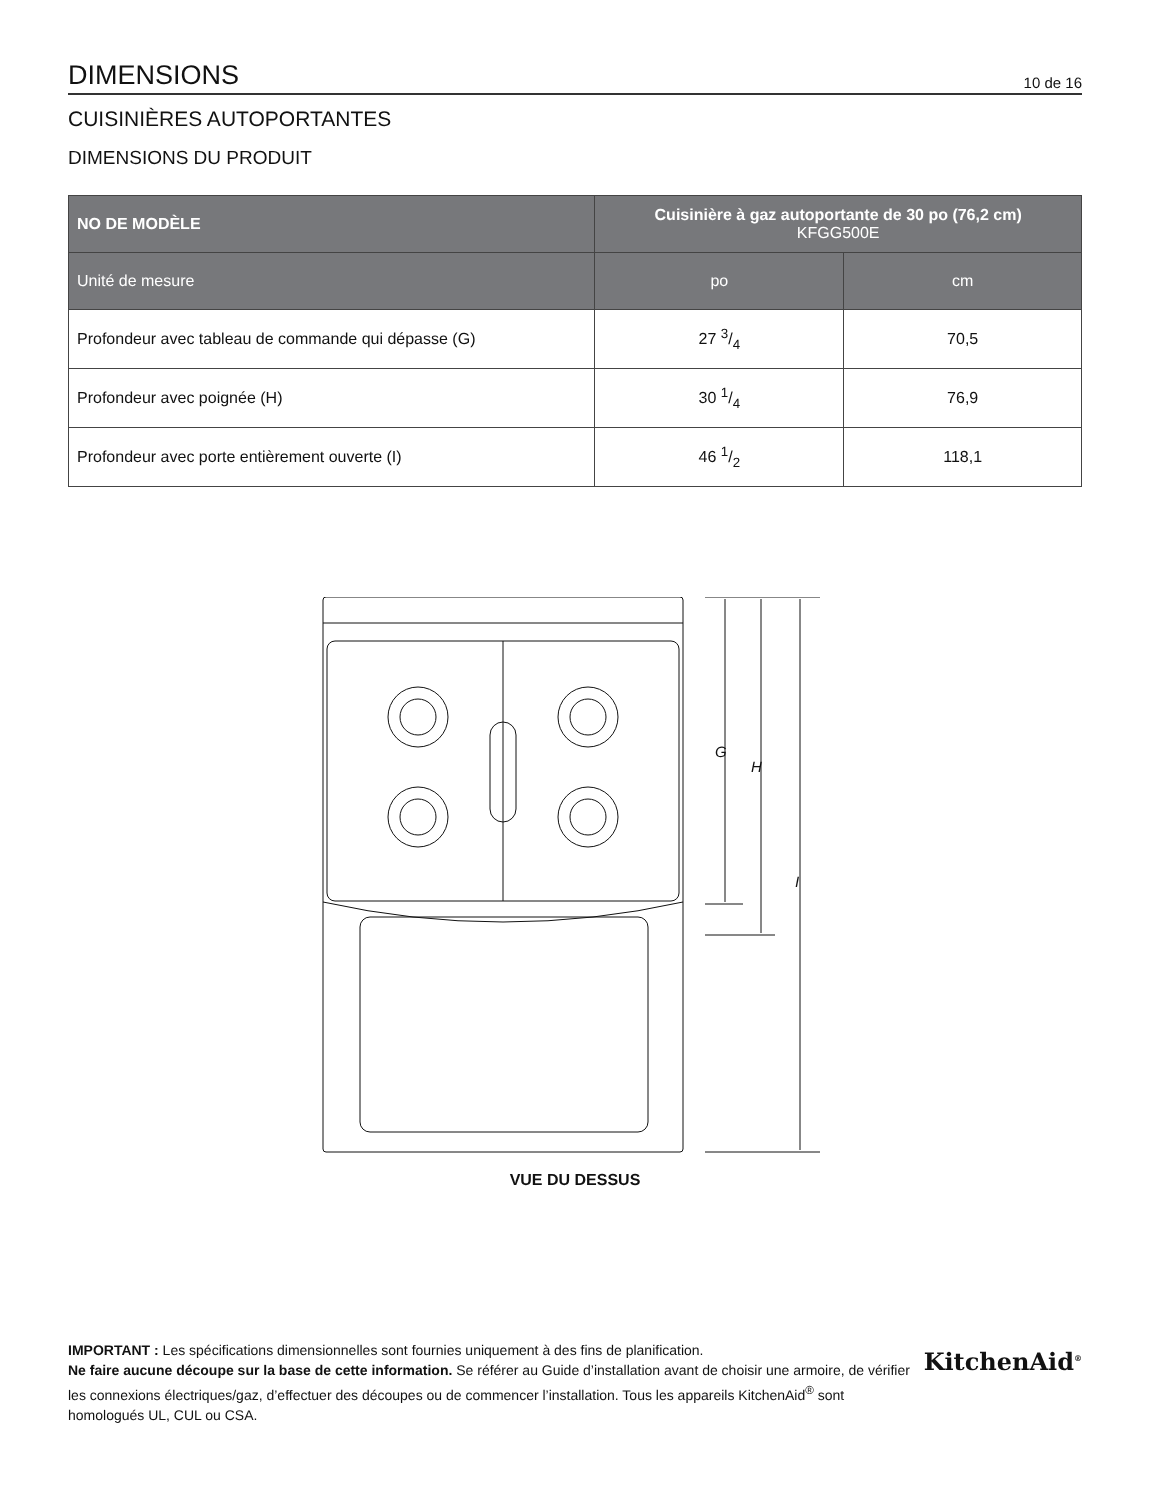DIMENSIONS
10 de 16
CUISINIÈRES AUTOPORTANTES
DIMENSIONS DU PRODUIT
| NO DE MODÈLE | Cuisinière à gaz autoportante de 30 po (76,2 cm) KFGG500E | |
| --- | --- | --- |
| Unité de mesure | po | cm |
| Profondeur avec tableau de commande qui dépasse (G) | 27 3/4 | 70,5 |
| Profondeur avec poignée (H) | 30 1/4 | 76,9 |
| Profondeur avec porte entièrement ouverte (I) | 46 1/2 | 118,1 |
G
H
I
VUE DU DESSUS
IMPORTANT : Les spécifications dimensionnelles sont fournies uniquement à des fins de planification.
Ne faire aucune découpe sur la base de cette information. Se référer au Guide d’installation avant de choisir une armoire, de vérifier les connexions électriques/gaz, d’effectuer des découpes ou de commencer l’installation. Tous les appareils KitchenAid<sup>®</sup> sont homologués UL, CUL ou CSA.
KitchenAid<sup>®</sup>